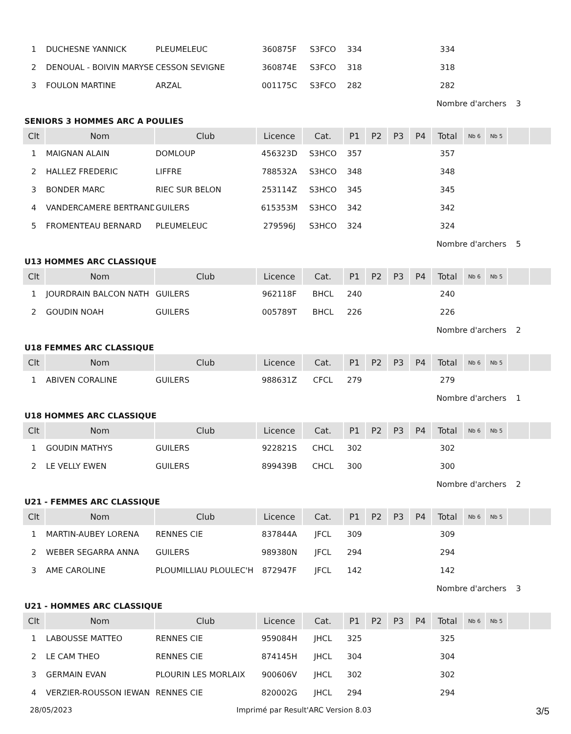| 1 | DUCHESNE YANNICK | PLEUMELEUC | 360875F | S3FCO | 334 | | | | 334 | | | | |
| 2 | DENOUAL - BOIVIN MARYSE | CESSON SEVIGNE | 360874E | S3FCO | 318 | | | | 318 | | | | |
| 3 | FOULON MARTINE | ARZAL | 001175C | S3FCO | 282 | | | | 282 | | | | |
| | | | | | | | | | Nombre d'archers | | | 3 | |
SENIORS 3 HOMMES ARC A POULIES
| Clt | Nom | Club | Licence | Cat. | P1 | P2 | P3 | P4 | Total | Nb 6 | Nb 5 | | |
| --- | --- | --- | --- | --- | --- | --- | --- | --- | --- | --- | --- | --- | --- |
| 1 | MAIGNAN ALAIN | DOMLOUP | 456323D | S3HCO | 357 | | | | 357 | | | | |
| 2 | HALLEZ FREDERIC | LIFFRE | 788532A | S3HCO | 348 | | | | 348 | | | | |
| 3 | BONDER MARC | RIEC SUR BELON | 253114Z | S3HCO | 345 | | | | 345 | | | | |
| 4 | VANDERCAMERE BERTRAND | GUILERS | 615353M | S3HCO | 342 | | | | 342 | | | | |
| 5 | FROMENTEAU BERNARD | PLEUMELEUC | 279596J | S3HCO | 324 | | | | 324 | | | | |
| | | | | | | | | | Nombre d'archers | | | 5 | |
U13 HOMMES ARC CLASSIQUE
| Clt | Nom | Club | Licence | Cat. | P1 | P2 | P3 | P4 | Total | Nb 6 | Nb 5 | | |
| --- | --- | --- | --- | --- | --- | --- | --- | --- | --- | --- | --- | --- | --- |
| 1 | JOURDRAIN BALCON NATH | GUILERS | 962118F | BHCL | 240 | | | | 240 | | | | |
| 2 | GOUDIN NOAH | GUILERS | 005789T | BHCL | 226 | | | | 226 | | | | |
| | | | | | | | | | Nombre d'archers | | | 2 | |
U18 FEMMES ARC CLASSIQUE
| Clt | Nom | Club | Licence | Cat. | P1 | P2 | P3 | P4 | Total | Nb 6 | Nb 5 | | |
| --- | --- | --- | --- | --- | --- | --- | --- | --- | --- | --- | --- | --- | --- |
| 1 | ABIVEN CORALINE | GUILERS | 988631Z | CFCL | 279 | | | | 279 | | | | |
| | | | | | | | | | Nombre d'archers | | | 1 | |
U18 HOMMES ARC CLASSIQUE
| Clt | Nom | Club | Licence | Cat. | P1 | P2 | P3 | P4 | Total | Nb 6 | Nb 5 | | |
| --- | --- | --- | --- | --- | --- | --- | --- | --- | --- | --- | --- | --- | --- |
| 1 | GOUDIN MATHYS | GUILERS | 922821S | CHCL | 302 | | | | 302 | | | | |
| 2 | LE VELLY EWEN | GUILERS | 899439B | CHCL | 300 | | | | 300 | | | | |
| | | | | | | | | | Nombre d'archers | | | 2 | |
U21 - FEMMES ARC CLASSIQUE
| Clt | Nom | Club | Licence | Cat. | P1 | P2 | P3 | P4 | Total | Nb 6 | Nb 5 | | |
| --- | --- | --- | --- | --- | --- | --- | --- | --- | --- | --- | --- | --- | --- |
| 1 | MARTIN-AUBEY LORENA | RENNES CIE | 837844A | JFCL | 309 | | | | 309 | | | | |
| 2 | WEBER SEGARRA ANNA | GUILERS | 989380N | JFCL | 294 | | | | 294 | | | | |
| 3 | AME CAROLINE | PLOUMILLIAU PLOULEC'H | 872947F | JFCL | 142 | | | | 142 | | | | |
| | | | | | | | | | Nombre d'archers | | | 3 | |
U21 - HOMMES ARC CLASSIQUE
| Clt | Nom | Club | Licence | Cat. | P1 | P2 | P3 | P4 | Total | Nb 6 | Nb 5 | | |
| --- | --- | --- | --- | --- | --- | --- | --- | --- | --- | --- | --- | --- | --- |
| 1 | LABOUSSE MATTEO | RENNES CIE | 959084H | JHCL | 325 | | | | 325 | | | | |
| 2 | LE CAM THEO | RENNES CIE | 874145H | JHCL | 304 | | | | 304 | | | | |
| 3 | GERMAIN EVAN | PLOURIN LES MORLAIX | 900606V | JHCL | 302 | | | | 302 | | | | |
| 4 | VERZIER-ROUSSON IEWAN | RENNES CIE | 820002G | JHCL | 294 | | | | 294 | | | | |
28/05/2023 Imprimé par Result'ARC Version 8.03 3/5